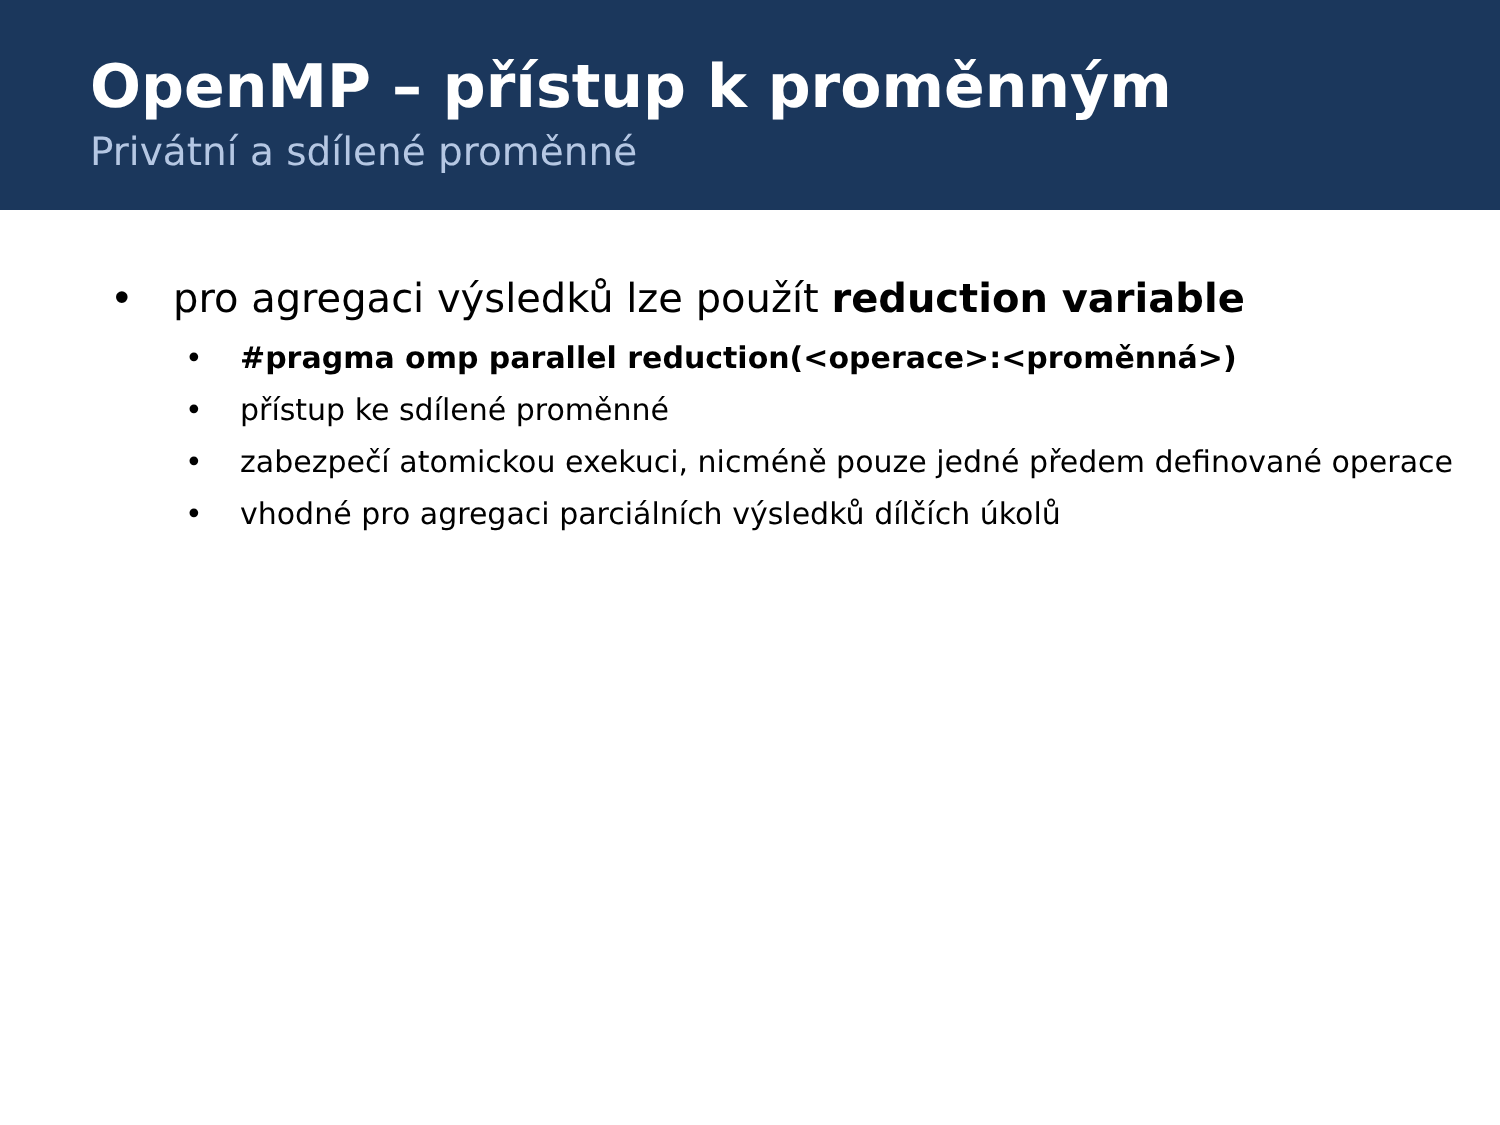OpenMP – přístup k proměnným
Privátní a sdílené proměnné
• pro agregaci výsledků lze použít reduction variable
• #pragma omp parallel reduction(<operace>:<proměnná>)
• přístup ke sdílené proměnné
• zabezpečí atomickou exekuci, nicméně pouze jedné předem definované operace
• vhodné pro agregaci parciálních výsledků dílčích úkolů